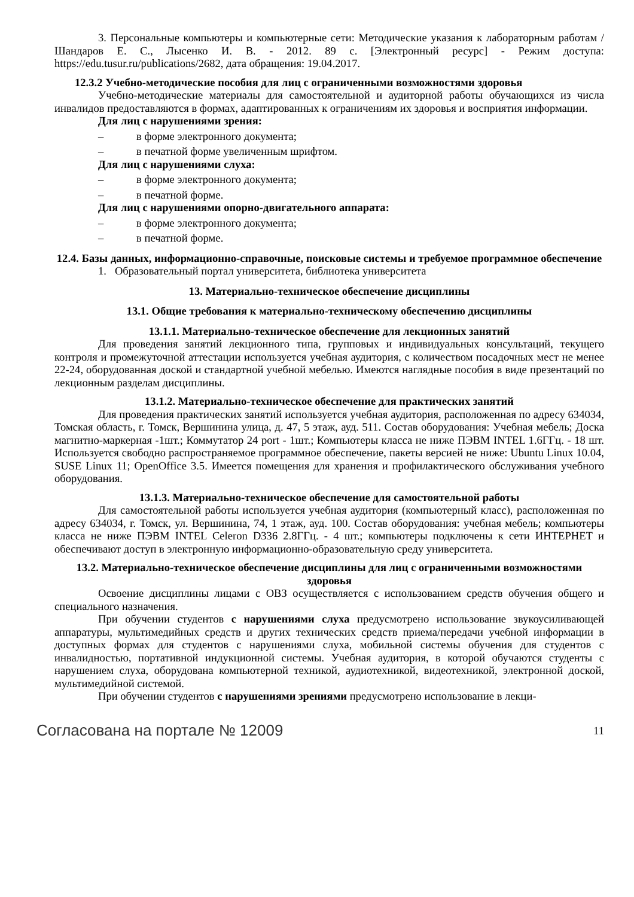3. Персональные компьютеры и компьютерные сети: Методические указания к лабораторным работам / Шандаров Е. С., Лысенко И. В. - 2012. 89 с. [Электронный ресурс] - Режим доступа: https://edu.tusur.ru/publications/2682, дата обращения: 19.04.2017.
12.3.2 Учебно-методические пособия для лиц с ограниченными возможностями здоровья
Учебно-методические материалы для самостоятельной и аудиторной работы обучающихся из числа инвалидов предоставляются в формах, адаптированных к ограничениям их здоровья и восприятия информации.
Для лиц с нарушениями зрения:
– в форме электронного документа;
– в печатной форме увеличенным шрифтом.
Для лиц с нарушениями слуха:
– в форме электронного документа;
– в печатной форме.
Для лиц с нарушениями опорно-двигательного аппарата:
– в форме электронного документа;
– в печатной форме.
12.4. Базы данных, информационно-справочные, поисковые системы и требуемое программное обеспечение
1. Образовательный портал университета, библиотека университета
13. Материально-техническое обеспечение дисциплины
13.1. Общие требования к материально-техническому обеспечению дисциплины
13.1.1. Материально-техническое обеспечение для лекционных занятий
Для проведения занятий лекционного типа, групповых и индивидуальных консультаций, текущего контроля и промежуточной аттестации используется учебная аудитория, с количеством посадочных мест не менее 22-24, оборудованная доской и стандартной учебной мебелью. Имеются наглядные пособия в виде презентаций по лекционным разделам дисциплины.
13.1.2. Материально-техническое обеспечение для практических занятий
Для проведения практических занятий используется учебная аудитория, расположенная по адресу 634034, Томская область, г. Томск, Вершинина улица, д. 47, 5 этаж, ауд. 511. Состав оборудования: Учебная мебель; Доска магнитно-маркерная -1шт.; Коммутатор 24 port - 1шт.; Компьютеры класса не ниже ПЭВМ INTEL 1.6ГГц. - 18 шт. Используется свободно распространяемое программное обеспечение, пакеты версией не ниже: Ubuntu Linux 10.04, SUSE Linux 11; OpenOffice 3.5. Имеется помещения для хранения и профилактического обслуживания учебного оборудования.
13.1.3. Материально-техническое обеспечение для самостоятельной работы
Для самостоятельной работы используется учебная аудитория (компьютерный класс), расположенная по адресу 634034, г. Томск, ул. Вершинина, 74, 1 этаж, ауд. 100. Состав оборудования: учебная мебель; компьютеры класса не ниже ПЭВМ INTEL Celeron D336 2.8ГГц. - 4 шт.; компьютеры подключены к сети ИНТЕРНЕТ и обеспечивают доступ в электронную информационно-образовательную среду университета.
13.2. Материально-техническое обеспечение дисциплины для лиц с ограниченными возможностями здоровья
Освоение дисциплины лицами с ОВЗ осуществляется с использованием средств обучения общего и специального назначения.
При обучении студентов с нарушениями слуха предусмотрено использование звукоусиливающей аппаратуры, мультимедийных средств и других технических средств приема/передачи учебной информации в доступных формах для студентов с нарушениями слуха, мобильной системы обучения для студентов с инвалидностью, портативной индукционной системы. Учебная аудитория, в которой обучаются студенты с нарушением слуха, оборудована компьютерной техникой, аудиотехникой, видеотехникой, электронной доской, мультимедийной системой.
При обучении студентов с нарушениями зрениями предусмотрено использование в лекци-
Согласована на портале № 12009 11